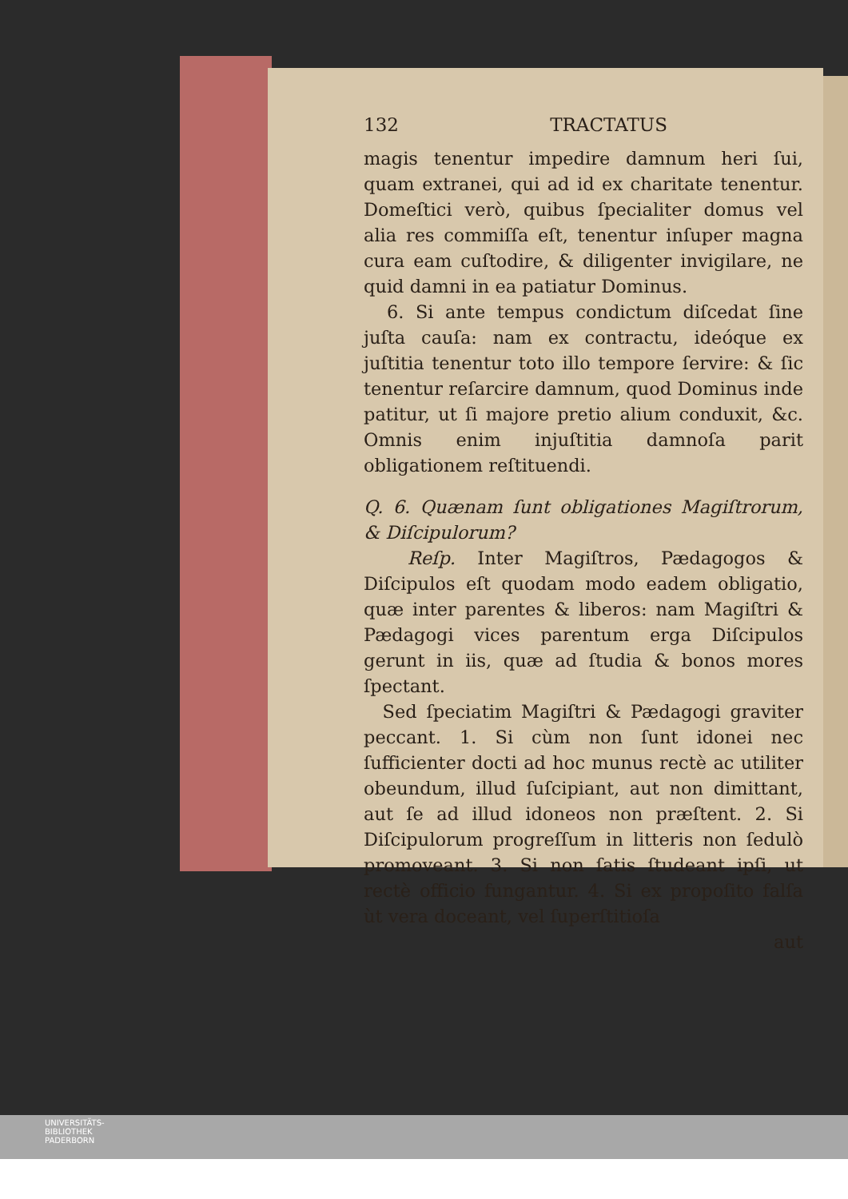132 TRACTATUS
magis tenentur impedire damnum heri ſui, quam extranei, qui ad id ex charitate tenentur. Domeſtici verò, quibus ſpecialiter domus vel alia res commiſſa eſt, tenentur inſuper magna cura eam cuſtodire, & diligenter invigilare, ne quid damni in ea patiatur Dominus.
6. Si ante tempus condictum diſcedat ſine juſta cauſa: nam ex contractu, ideóque ex juſtitia tenentur toto illo tempore ſervire: & ſic tenentur reſarcire damnum, quod Dominus inde patitur, ut ſi majore pretio alium conduxit, &c. Omnis enim injuſtitia damnoſa parit obligationem reſtituendi.
Q. 6. Quænam ſunt obligationes Magiſtrorum, & Diſcipulorum?
Reſp. Inter Magiſtros, Pædagogos & Diſcipulos eſt quodam modo eadem obligatio, quæ inter parentes & liberos: nam Magiſtri & Pædagogi vices parentum erga Diſcipulos gerunt in iis, quæ ad ſtudia & bonos mores ſpectant.
Sed ſpeciatim Magiſtri & Pædagogi graviter peccant. 1. Si cùm non ſunt idonei nec ſufficienter docti ad hoc munus rectè ac utiliter obeundum, illud ſuſcipiant, aut non dimittant, aut ſe ad illud idoneos non præſtent. 2. Si Diſcipulorum progreſſum in litteris non ſedulò promoveant. 3. Si non ſatis ſtudeant ipſi, ut rectè officio fungantur. 4. Si ex propoſito falſa ùt vera doceant, vel ſuperſtitioſa
aut
UNIVERSITÄTS-
BIBLIOTHEK
PADERBORN